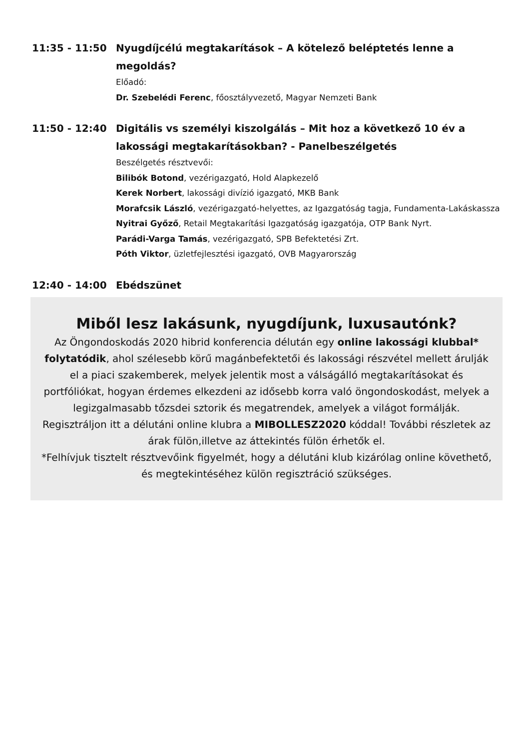11:35 - 11:50 Nyugdíjcélú megtakarítások – A kötelező beléptetés lenne a megoldás?
Előadó:
Dr. Szebelédi Ferenc, főosztályvezető, Magyar Nemzeti Bank
11:50 - 12:40 Digitális vs személyi kiszolgálás – Mit hoz a következő 10 év a lakossági megtakarításokban? - Panelbeszélgetés
Beszélgetés résztvevői:
Bilibók Botond, vezérigazgató, Hold Alapkezelő
Kerek Norbert, lakossági divízió igazgató, MKB Bank
Morafcsik László, vezérigazgató-helyettes, az Igazgatóság tagja, Fundamenta-Lakáskassza
Nyitrai Győző, Retail Megtakarítási Igazgatóság igazgatója, OTP Bank Nyrt.
Parádi-Varga Tamás, vezérigazgató, SPB Befektetési Zrt.
Póth Viktor, üzletfejlesztési igazgató, OVB Magyarország
12:40 - 14:00 Ebédszünet
Miből lesz lakásunk, nyugdíjunk, luxusautónk?
Az Öngondoskodás 2020 hibrid konferencia délután egy online lakossági klubbal* folytatódik, ahol szélesebb körű magánbefektetői és lakossági részvétel mellett árulják el a piaci szakemberek, melyek jelentik most a válságálló megtakarításokat és portfóliókat, hogyan érdemes elkezdeni az idősebb korra való öngondoskodást, melyek a legizgalmasabb tőzsdei sztorik és megatrendek, amelyek a világot formálják.
Regisztráljon itt a délutáni online klubra a MIBOLLESZ2020 kóddal! További részletek az árak fülön,illetve az áttekintés fülön érhetők el.
*Felhívjuk tisztelt résztvevőink figyelmét, hogy a délutáni klub kizárólag online követhető, és megtekintéséhez külön regisztráció szükséges.